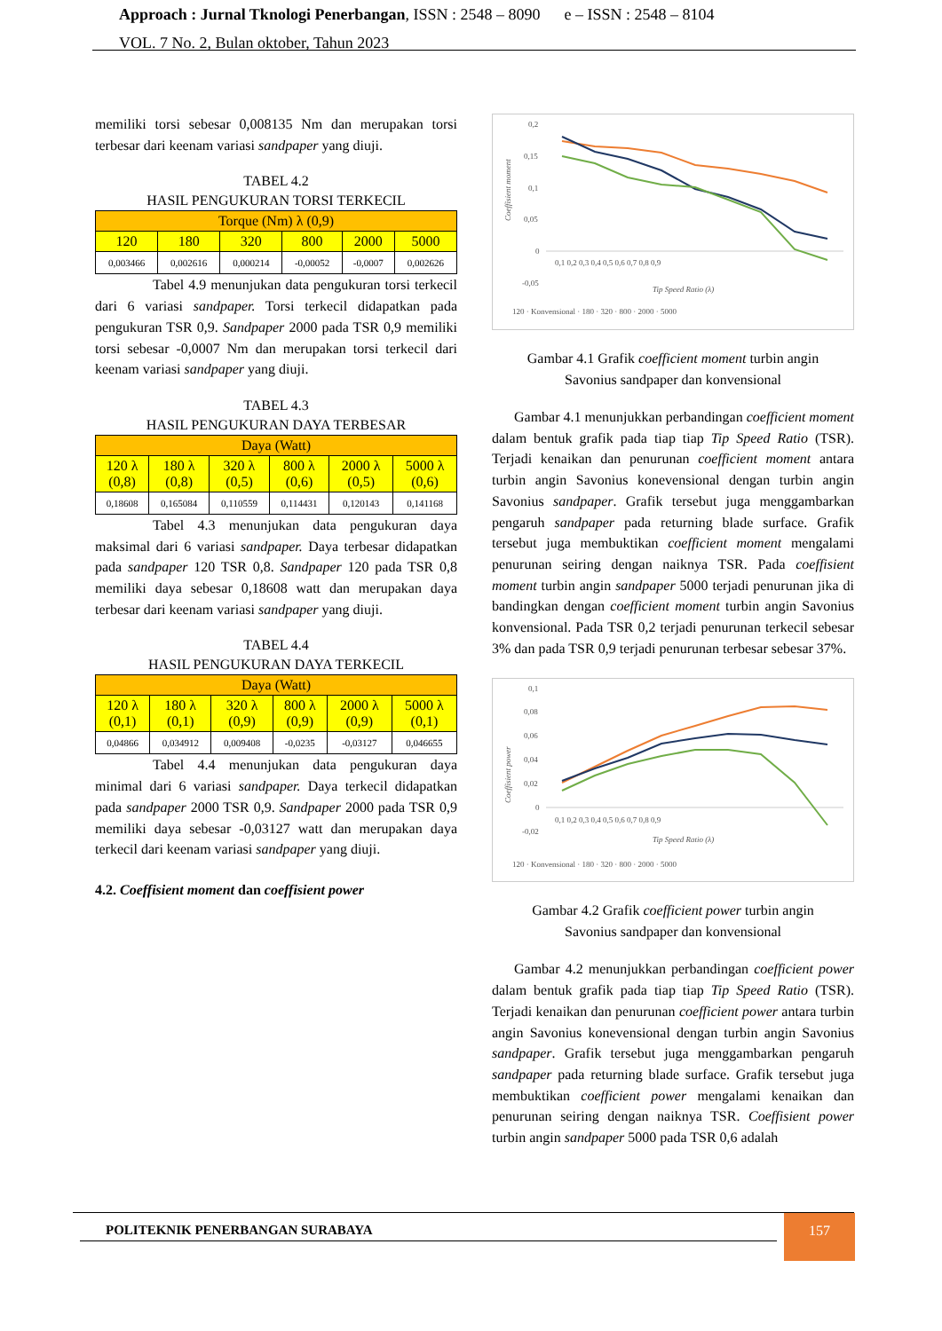Approach : Jurnal Tknologi Penerbangan, ISSN : 2548 – 8090 e – ISSN : 2548 – 8104
VOL. 7 No. 2, Bulan oktober, Tahun 2023
memiliki torsi sebesar 0,008135 Nm dan merupakan torsi terbesar dari keenam variasi sandpaper yang diuji.
TABEL 4.2
HASIL PENGUKURAN TORSI TERKECIL
| Torque (Nm) λ (0,9) | | | | | |
| 120 | 180 | 320 | 800 | 2000 | 5000 |
| 0,003466 | 0,002616 | 0,000214 | -0,00052 | -0,0007 | 0,002626 |
Tabel 4.9 menunjukan data pengukuran torsi terkecil dari 6 variasi sandpaper. Torsi terkecil didapatkan pada pengukuran TSR 0,9. Sandpaper 2000 pada TSR 0,9 memiliki torsi sebesar -0,0007 Nm dan merupakan torsi terkecil dari keenam variasi sandpaper yang diuji.
TABEL 4.3
HASIL PENGUKURAN DAYA TERBESAR
| Daya (Watt) | | | | | |
| 120 λ (0,8) | 180 λ (0,8) | 320 λ (0,5) | 800 λ (0,6) | 2000 λ (0,5) | 5000 λ (0,6) |
| 0,18608 | 0,165084 | 0,110559 | 0,114431 | 0,120143 | 0,141168 |
Tabel 4.3 menunjukan data pengukuran daya maksimal dari 6 variasi sandpaper. Daya terbesar didapatkan pada sandpaper 120 TSR 0,8. Sandpaper 120 pada TSR 0,8 memiliki daya sebesar 0,18608 watt dan merupakan daya terbesar dari keenam variasi sandpaper yang diuji.
TABEL 4.4
HASIL PENGUKURAN DAYA TERKECIL
| Daya (Watt) | | | | | |
| 120 λ (0,1) | 180 λ (0,1) | 320 λ (0,9) | 800 λ (0,9) | 2000 λ (0,9) | 5000 λ (0,1) |
| 0,04866 | 0,034912 | 0,009408 | -0,0235 | -0,03127 | 0,046655 |
Tabel 4.4 menunjukan data pengukuran daya minimal dari 6 variasi sandpaper. Daya terkecil didapatkan pada sandpaper 2000 TSR 0,9. Sandpaper 2000 pada TSR 0,9 memiliki daya sebesar -0,03127 watt dan merupakan daya terkecil dari keenam variasi sandpaper yang diuji.
4.2. Coeffisient moment dan coeffisient power
0,2
0,15
0,1
0,05
0
-0,05
0,1 0,2 0,3 0,4 0,5 0,6 0,7 0,8 0,9
Tip Speed Ratio (λ)
Coeffisient moment
120 · Konvensional · 180 · 320 · 800 · 2000 · 5000
Gambar 4.1 Grafik coefficient moment turbin angin
Savonius sandpaper dan konvensional
Gambar 4.1 menunjukkan perbandingan coefficient moment dalam bentuk grafik pada tiap tiap Tip Speed Ratio (TSR). Terjadi kenaikan dan penurunan coefficient moment antara turbin angin Savonius konevensional dengan turbin angin Savonius sandpaper. Grafik tersebut juga menggambarkan pengaruh sandpaper pada returning blade surface. Grafik tersebut juga membuktikan coefficient moment mengalami penurunan seiring dengan naiknya TSR. Pada coeffisient moment turbin angin sandpaper 5000 terjadi penurunan jika di bandingkan dengan coefficient moment turbin angin Savonius konvensional. Pada TSR 0,2 terjadi penurunan terkecil sebesar 3% dan pada TSR 0,9 terjadi penurunan terbesar sebesar 37%.
0,1
0,08
0,06
0,04
0,02
0
-0,02
0,1 0,2 0,3 0,4 0,5 0,6 0,7 0,8 0,9
Tip Speed Ratio (λ)
Coeffisient power
120 · Konvensional · 180 · 320 · 800 · 2000 · 5000
Gambar 4.2 Grafik coefficient power turbin angin
Savonius sandpaper dan konvensional
Gambar 4.2 menunjukkan perbandingan coefficient power dalam bentuk grafik pada tiap tiap Tip Speed Ratio (TSR). Terjadi kenaikan dan penurunan coefficient power antara turbin angin Savonius konevensional dengan turbin angin Savonius sandpaper. Grafik tersebut juga menggambarkan pengaruh sandpaper pada returning blade surface. Grafik tersebut juga membuktikan coefficient power mengalami kenaikan dan penurunan seiring dengan naiknya TSR. Coeffisient power turbin angin sandpaper 5000 pada TSR 0,6 adalah
POLITEKNIK PENERBANGAN SURABAYA
157